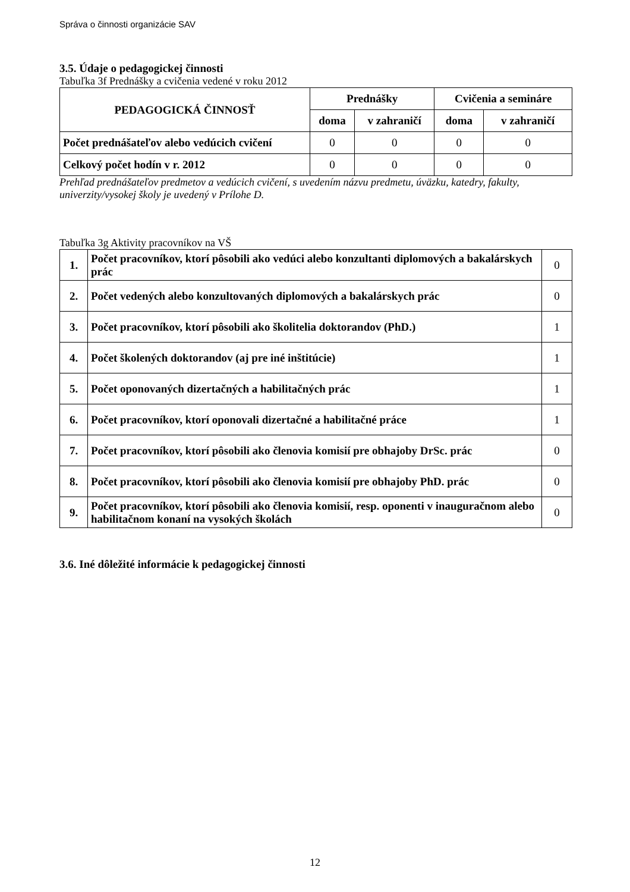Správa o činnosti organizácie SAV
3.5. Údaje o pedagogickej činnosti
Tabuľka 3f Prednášky a cvičenia vedené v roku 2012
| PEDAGOGICKÁ ČINNOSŤ | Prednášky | | Cvičenia a semináre | |
| --- | --- | --- | --- | --- |
| | doma | v zahraničí | doma | v zahraničí |
| Počet prednášateľov alebo vedúcich cvičení | 0 | 0 | 0 | 0 |
| Celkový počet hodín v r. 2012 | 0 | 0 | 0 | 0 |
Prehľad prednášateľov predmetov a vedúcich cvičení, s uvedením názvu predmetu, úväzku, katedry, fakulty, univerzity/vysokej školy je uvedený v Prílohe D.
Tabuľka 3g Aktivity pracovníkov na VŠ
| 1. | Počet pracovníkov, ktorí pôsobili ako vedúci alebo konzultanti diplomových a bakalárskych prác | 0 |
| 2. | Počet vedených alebo konzultovaných diplomových a bakalárskych prác | 0 |
| 3. | Počet pracovníkov, ktorí pôsobili ako školitelia doktorandov (PhD.) | 1 |
| 4. | Počet školených doktorandov (aj pre iné inštitúcie) | 1 |
| 5. | Počet oponovaných dizertačných a habilitačných prác | 1 |
| 6. | Počet pracovníkov, ktorí oponovali dizertačné a habilitačné práce | 1 |
| 7. | Počet pracovníkov, ktorí pôsobili ako členovia komisií pre obhajoby DrSc. prác | 0 |
| 8. | Počet pracovníkov, ktorí pôsobili ako členovia komisií pre obhajoby PhD. prác | 0 |
| 9. | Počet pracovníkov, ktorí pôsobili ako členovia komisií, resp. oponenti v inauguračnom alebo habilitačnom konaní na vysokých školách | 0 |
3.6. Iné dôležité informácie k pedagogickej činnosti
12